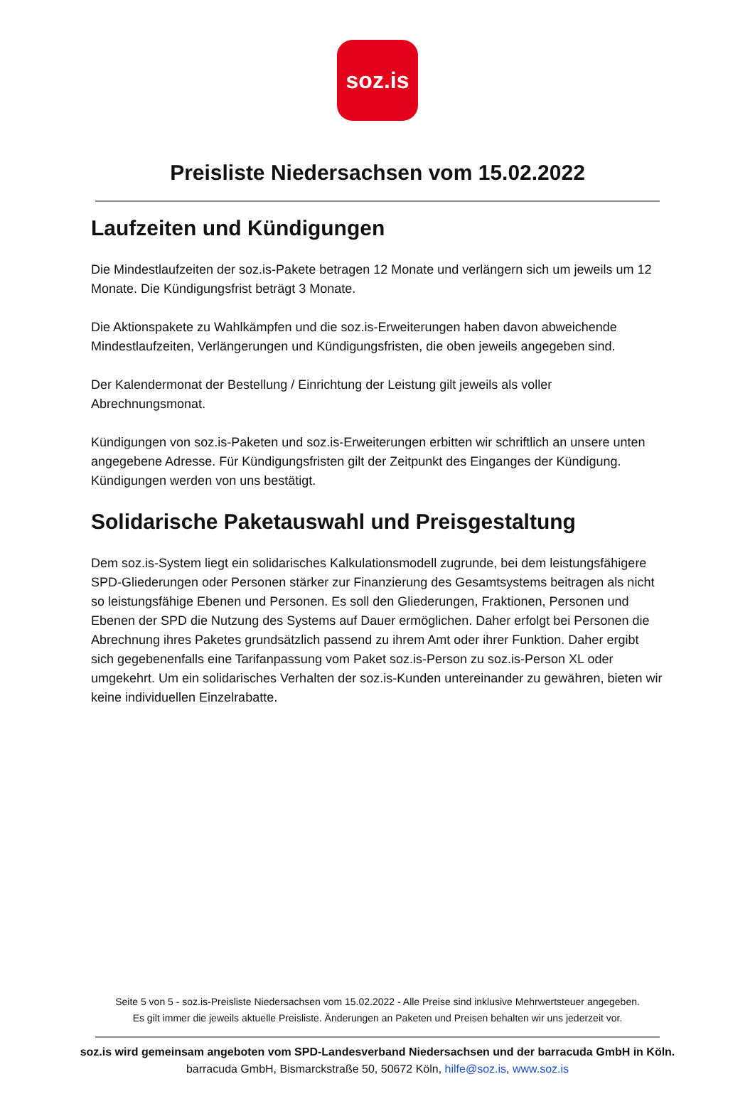soz.is
Preisliste Niedersachsen vom 15.02.2022
Laufzeiten und Kündigungen
Die Mindestlaufzeiten der soz.is-Pakete betragen 12 Monate und verlängern sich um jeweils um 12 Monate. Die Kündigungsfrist beträgt 3 Monate.
Die Aktionspakete zu Wahlkämpfen und die soz.is-Erweiterungen haben davon abweichende Mindestlaufzeiten, Verlängerungen und Kündigungsfristen, die oben jeweils angegeben sind.
Der Kalendermonat der Bestellung / Einrichtung der Leistung gilt jeweils als voller Abrechnungsmonat.
Kündigungen von soz.is-Paketen und soz.is-Erweiterungen erbitten wir schriftlich an unsere unten angegebene Adresse. Für Kündigungsfristen gilt der Zeitpunkt des Einganges der Kündigung. Kündigungen werden von uns bestätigt.
Solidarische Paketauswahl und Preisgestaltung
Dem soz.is-System liegt ein solidarisches Kalkulationsmodell zugrunde, bei dem leistungsfähigere SPD-Gliederungen oder Personen stärker zur Finanzierung des Gesamtsystems beitragen als nicht so leistungsfähige Ebenen und Personen. Es soll den Gliederungen, Fraktionen, Personen und Ebenen der SPD die Nutzung des Systems auf Dauer ermöglichen. Daher erfolgt bei Personen die Abrechnung ihres Paketes grundsätzlich passend zu ihrem Amt oder ihrer Funktion. Daher ergibt sich gegebenenfalls eine Tarifanpassung vom Paket soz.is-Person zu soz.is-Person XL oder umgekehrt. Um ein solidarisches Verhalten der soz.is-Kunden untereinander zu gewähren, bieten wir keine individuellen Einzelrabatte.
Seite 5 von 5 - soz.is-Preisliste Niedersachsen vom 15.02.2022 - Alle Preise sind inklusive Mehrwertsteuer angegeben.
Es gilt immer die jeweils aktuelle Preisliste. Änderungen an Paketen und Preisen behalten wir uns jederzeit vor.
soz.is wird gemeinsam angeboten vom SPD-Landesverband Niedersachsen und der barracuda GmbH in Köln.
barracuda GmbH, Bismarckstraße 50, 50672 Köln, hilfe@soz.is, www.soz.is